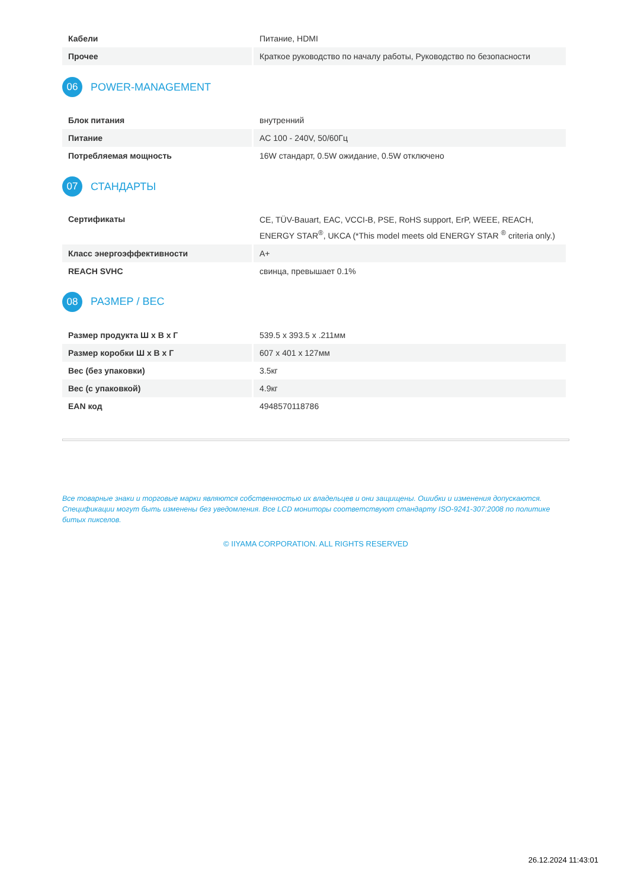| Кабели | Питание, HDMI |
| Прочее | Краткое руководство по началу работы, Руководство по безопасности |
06 POWER-MANAGEMENT
| Блок питания | внутренний |
| Питание | AC 100 - 240V, 50/60Гц |
| Потребляемая мощность | 16W стандарт, 0.5W ожидание, 0.5W отключено |
07 СТАНДАРТЫ
| Сертификаты | CE, TÜV-Bauart, EAC, VCCI-B, PSE, RoHS support, ErP, WEEE, REACH, ENERGY STAR<sup>®</sup>, UKCA (*This model meets old ENERGY STAR <sup>®</sup> criteria only.) |
| Класс энергоэффективности | A+ |
| REACH SVHC | свинца, превышает 0.1% |
08 РАЗМЕР / ВЕС
| Размер продукта Ш x В x Г | 539.5 x 393.5 x .211мм |
| Размер коробки Ш x В x Г | 607 x 401 x 127мм |
| Вес (без упаковки) | 3.5кг |
| Вес (с упаковкой) | 4.9кг |
| EAN код | 4948570118786 |
Все товарные знаки и торговые марки являются собственностью их владельцев и они защищены. Ошибки и изменения допускаются. Спецификации могут быть изменены без уведомления. Все LCD мониторы соответствуют стандарту ISO-9241-307:2008 по политике битых пикселов.
© IIYAMA CORPORATION. ALL RIGHTS RESERVED
26.12.2024 11:43:01